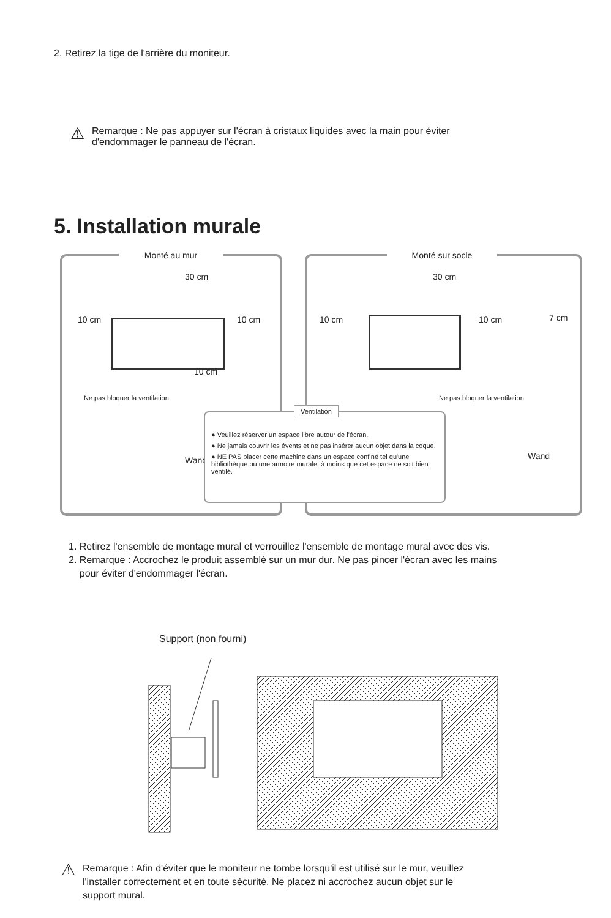2. Retirez la tige de l'arrière du moniteur.
⚠ Remarque : Ne pas appuyer sur l'écran à cristaux liquides avec la main pour éviter
d'endommager le panneau de l'écran.
5. Installation murale
Monté au mur
30 cm
10 cm 10 cm
10 cm
Ne pas bloquer la ventilation
Wand
Monté sur socle
30 cm
10 cm 10 cm 7 cm
Ne pas bloquer la ventilation
Wand
Ventilation
● Veuillez réserver un espace libre autour de l'écran.
● Ne jamais couvrir les évents et ne pas insérer aucun objet dans la coque.
● NE PAS placer cette machine dans un espace confiné tel qu'une bibliothèque ou une armoire murale, à moins que cet espace ne soit bien ventilé.
1. Retirez l'ensemble de montage mural et verrouillez l'ensemble de montage mural avec des vis.
2. Remarque : Accrochez le produit assemblé sur un mur dur. Ne pas pincer l'écran avec les mains
pour éviter d'endommager l'écran.
Support (non fourni)
⚠ Remarque : Afin d'éviter que le moniteur ne tombe lorsqu'il est utilisé sur le mur, veuillez
l'installer correctement et en toute sécurité. Ne placez ni accrochez aucun objet sur le
support mural.